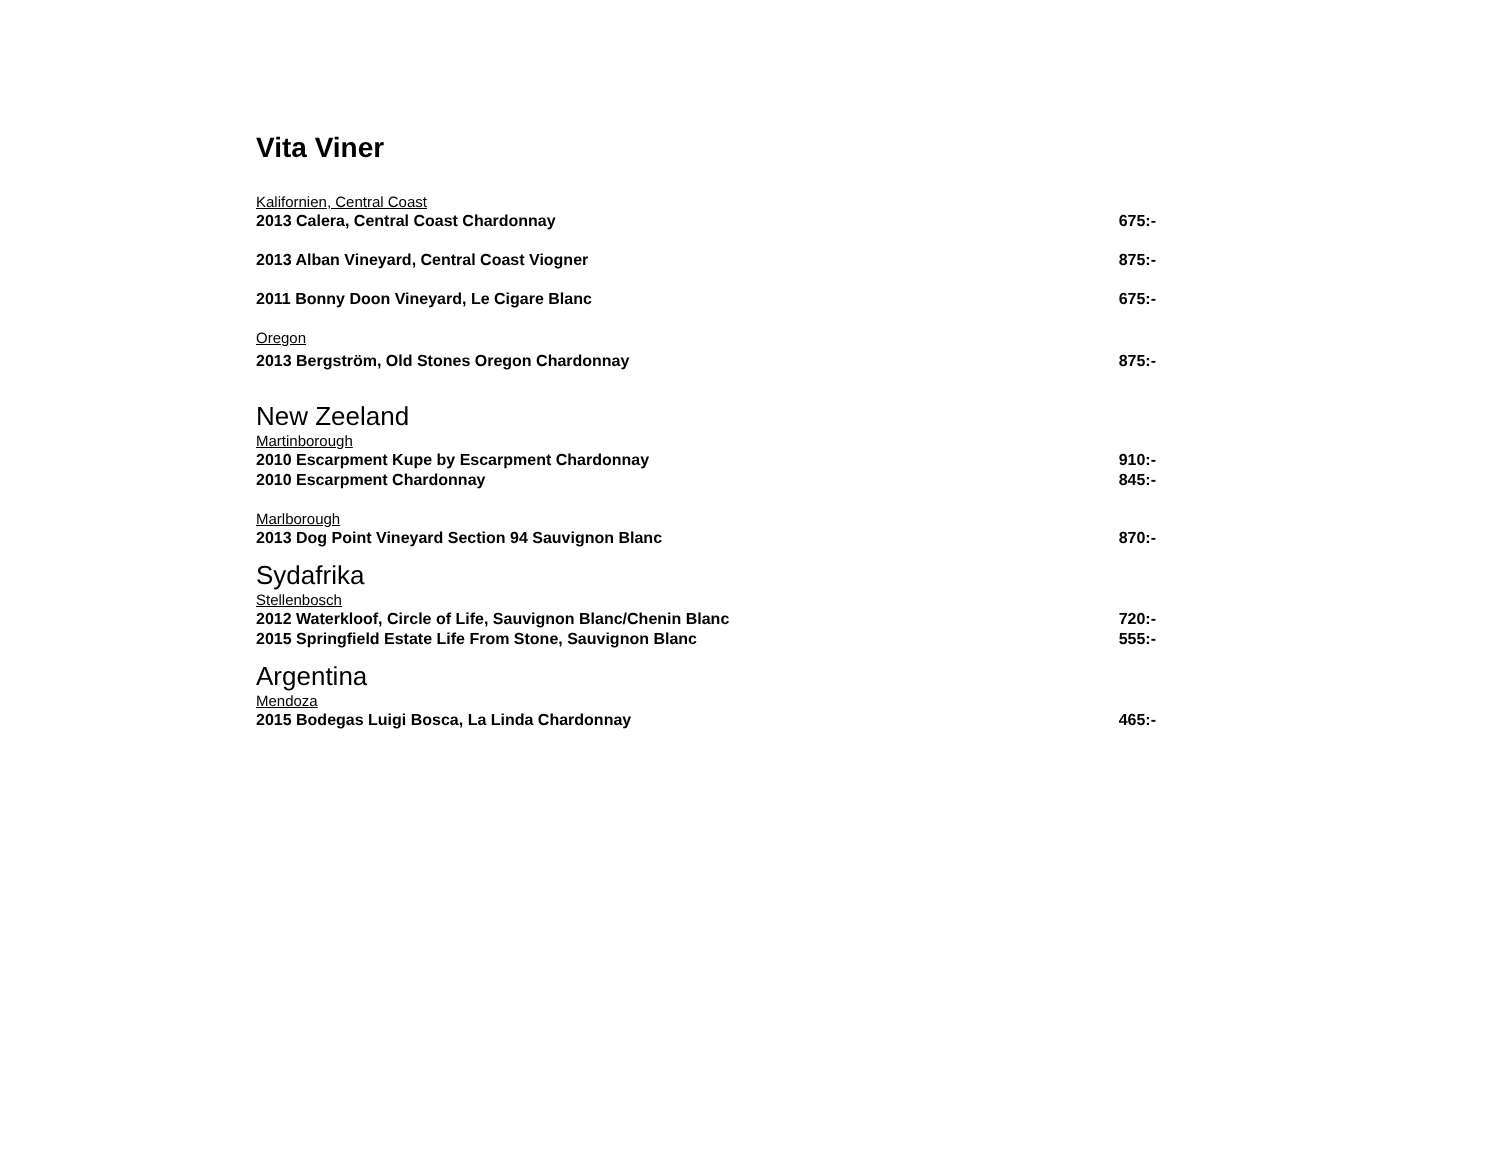Vita Viner
Kalifornien, Central Coast
2013 Calera, Central Coast Chardonnay 675:-
2013 Alban Vineyard, Central Coast Viogner 875:-
2011 Bonny Doon Vineyard, Le Cigare Blanc 675:-
Oregon
2013 Bergström, Old Stones Oregon Chardonnay 875:-
New Zeeland
Martinborough
2010 Escarpment Kupe by Escarpment Chardonnay 910:-
2010 Escarpment Chardonnay 845:-
Marlborough
2013 Dog Point Vineyard Section 94 Sauvignon Blanc 870:-
Sydafrika
Stellenbosch
2012 Waterkloof, Circle of Life, Sauvignon Blanc/Chenin Blanc 720:-
2015 Springfield Estate Life From Stone, Sauvignon Blanc 555:-
Argentina
Mendoza
2015 Bodegas Luigi Bosca, La Linda Chardonnay 465:-